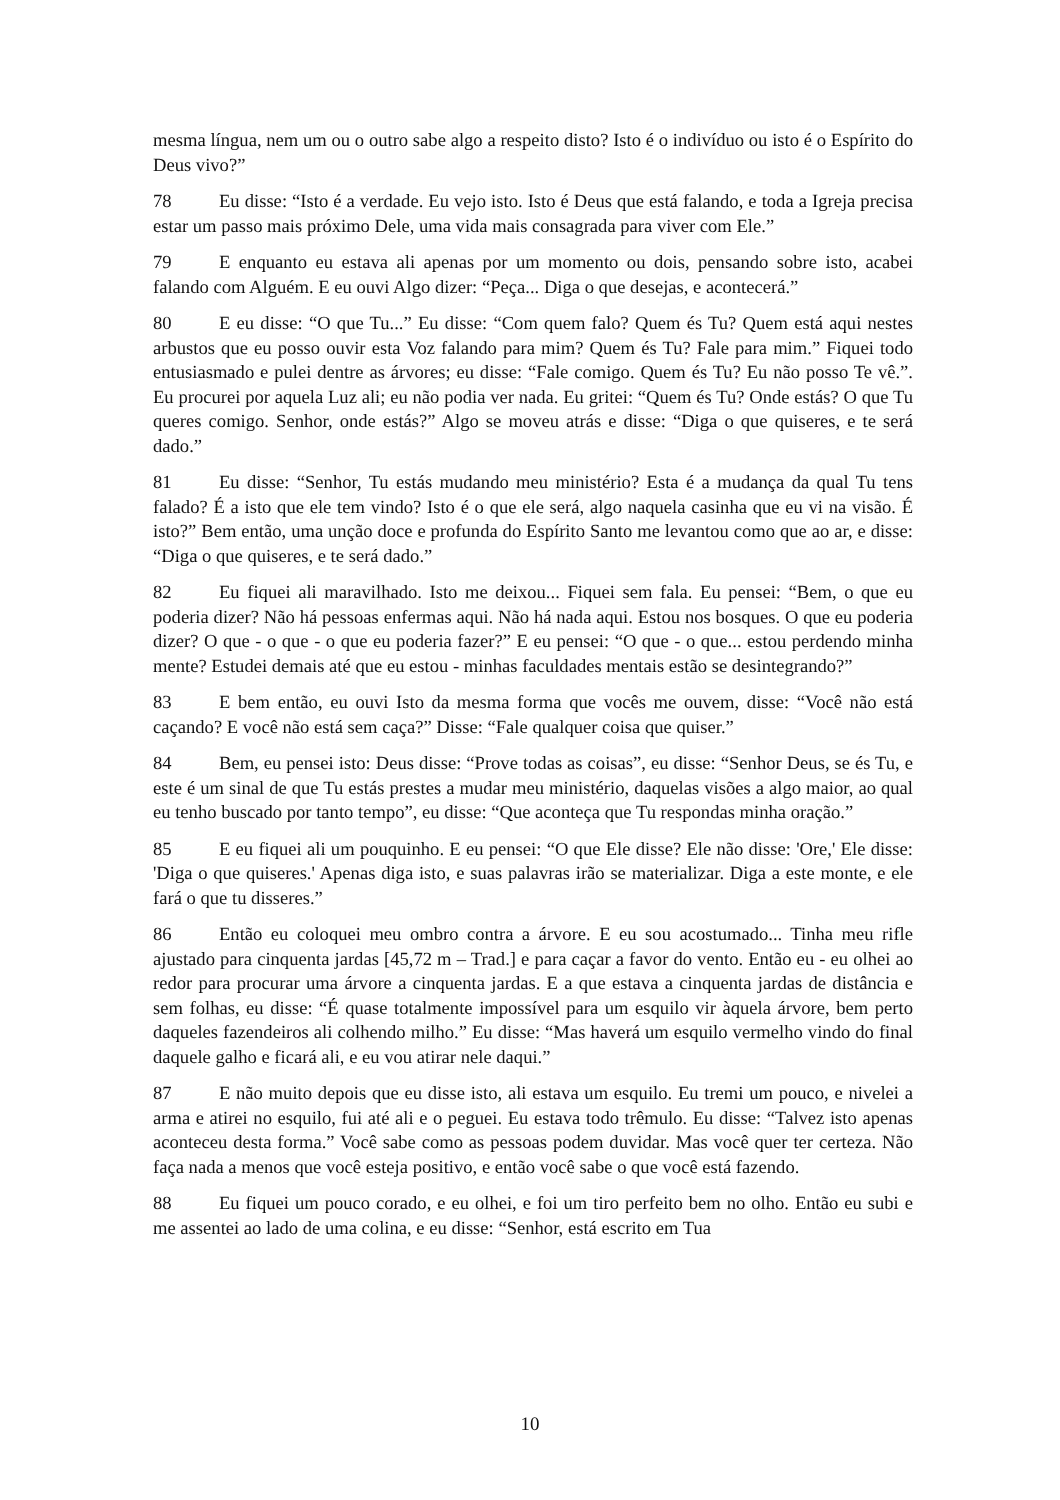mesma língua, nem um ou o outro sabe algo a respeito disto? Isto é o indivíduo ou isto é o Espírito do Deus vivo?”
78 Eu disse: “Isto é a verdade. Eu vejo isto. Isto é Deus que está falando, e toda a Igreja precisa estar um passo mais próximo Dele, uma vida mais consagrada para viver com Ele.”
79 E enquanto eu estava ali apenas por um momento ou dois, pensando sobre isto, acabei falando com Alguém. E eu ouvi Algo dizer: “Peça... Diga o que desejas, e acontecerá.”
80 E eu disse: “O que Tu...” Eu disse: “Com quem falo? Quem és Tu? Quem está aqui nestes arbustos que eu posso ouvir esta Voz falando para mim? Quem és Tu? Fale para mim.” Fiquei todo entusiasmado e pulei dentre as árvores; eu disse: “Fale comigo. Quem és Tu? Eu não posso Te vê.”. Eu procurei por aquela Luz ali; eu não podia ver nada. Eu gritei: “Quem és Tu? Onde estás? O que Tu queres comigo. Senhor, onde estás?” Algo se moveu atrás e disse: “Diga o que quiseres, e te será dado.”
81 Eu disse: “Senhor, Tu estás mudando meu ministério? Esta é a mudança da qual Tu tens falado? É a isto que ele tem vindo? Isto é o que ele será, algo naquela casinha que eu vi na visão. É isto?” Bem então, uma unção doce e profunda do Espírito Santo me levantou como que ao ar, e disse: “Diga o que quiseres, e te será dado.”
82 Eu fiquei ali maravilhado. Isto me deixou... Fiquei sem fala. Eu pensei: “Bem, o que eu poderia dizer? Não há pessoas enfermas aqui. Não há nada aqui. Estou nos bosques. O que eu poderia dizer? O que - o que - o que eu poderia fazer?” E eu pensei: “O que - o que... estou perdendo minha mente? Estudei demais até que eu estou - minhas faculdades mentais estão se desintegrando?”
83 E bem então, eu ouvi Isto da mesma forma que vocês me ouvem, disse: “Você não está caçando? E você não está sem caça?” Disse: “Fale qualquer coisa que quiser.”
84 Bem, eu pensei isto: Deus disse: “Prove todas as coisas”, eu disse: “Senhor Deus, se és Tu, e este é um sinal de que Tu estás prestes a mudar meu ministério, daquelas visões a algo maior, ao qual eu tenho buscado por tanto tempo”, eu disse: “Que aconteça que Tu respondas minha oração.”
85 E eu fiquei ali um pouquinho. E eu pensei: “O que Ele disse? Ele não disse: 'Ore,' Ele disse: 'Diga o que quiseres.' Apenas diga isto, e suas palavras irão se materializar. Diga a este monte, e ele fará o que tu disseres.”
86 Então eu coloquei meu ombro contra a árvore. E eu sou acostumado... Tinha meu rifle ajustado para cinquenta jardas [45,72 m – Trad.] e para caçar a favor do vento. Então eu - eu olhei ao redor para procurar uma árvore a cinquenta jardas. E a que estava a cinquenta jardas de distância e sem folhas, eu disse: “É quase totalmente impossível para um esquilo vir àquela árvore, bem perto daqueles fazendeiros ali colhendo milho.” Eu disse: “Mas haverá um esquilo vermelho vindo do final daquele galho e ficará ali, e eu vou atirar nele daqui.”
87 E não muito depois que eu disse isto, ali estava um esquilo. Eu tremi um pouco, e nivelei a arma e atirei no esquilo, fui até ali e o peguei. Eu estava todo trêmulo. Eu disse: “Talvez isto apenas aconteceu desta forma.” Você sabe como as pessoas podem duvidar. Mas você quer ter certeza. Não faça nada a menos que você esteja positivo, e então você sabe o que você está fazendo.
88 Eu fiquei um pouco corado, e eu olhei, e foi um tiro perfeito bem no olho. Então eu subi e me assentei ao lado de uma colina, e eu disse: “Senhor, está escrito em Tua
10